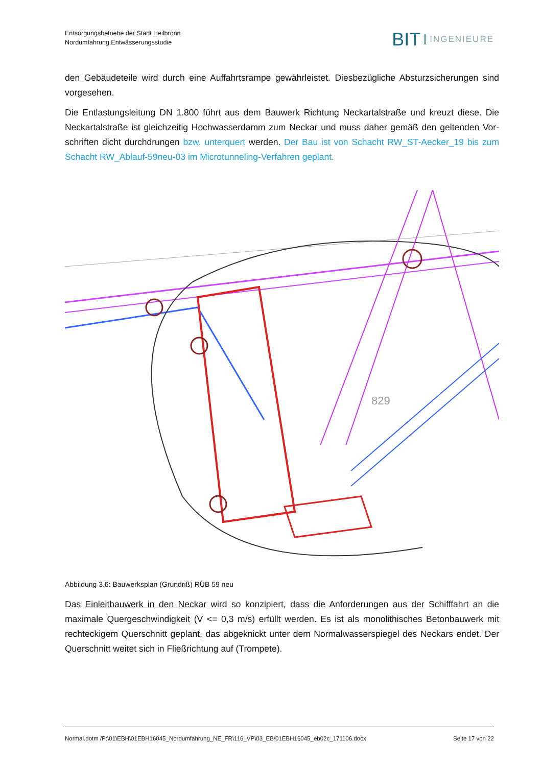Entsorgungsbetriebe der Stadt Heilbronn
Nordumfahrung Entwässerungsstudie
BIT INGENIEURE
den Gebäudeteile wird durch eine Auffahrtsrampe gewährleistet. Diesbezügliche Absturzsicherungen sind vorgesehen.
Die Entlastungsleitung DN 1.800 führt aus dem Bauwerk Richtung Neckartalstraße und kreuzt diese. Die Neckartalstraße ist gleichzeitig Hochwasserdamm zum Neckar und muss daher gemäß den geltenden Vor­schriften dicht durchdrungen bzw. unterquert werden. Der Bau ist von Schacht RW_ST-Aecker_19 bis zum Schacht RW_Ablauf-59neu-03 im Microtunneling-Verfahren geplant.
829
Abbildung 3.6: Bauwerksplan (Grundriß) RÜB 59 neu
Das Einleitbauwerk in den Neckar wird so konzipiert, dass die Anforderungen aus der Schifffahrt an die maximale Quergeschwindigkeit (V <= 0,3 m/s) erfüllt werden. Es ist als monolithisches Betonbauwerk mit rechteckigem Querschnitt geplant, das abgeknickt unter dem Normalwasserspiegel des Neckars endet. Der Querschnitt weitet sich in Fließrichtung auf (Trompete).
Normal.dotm /P:\01\EBH\01EBH16045_Nordumfahrung_NE_FR\116_VP\03_EB\01EBH16045_eb02c_171106.docx Seite 17 von 22